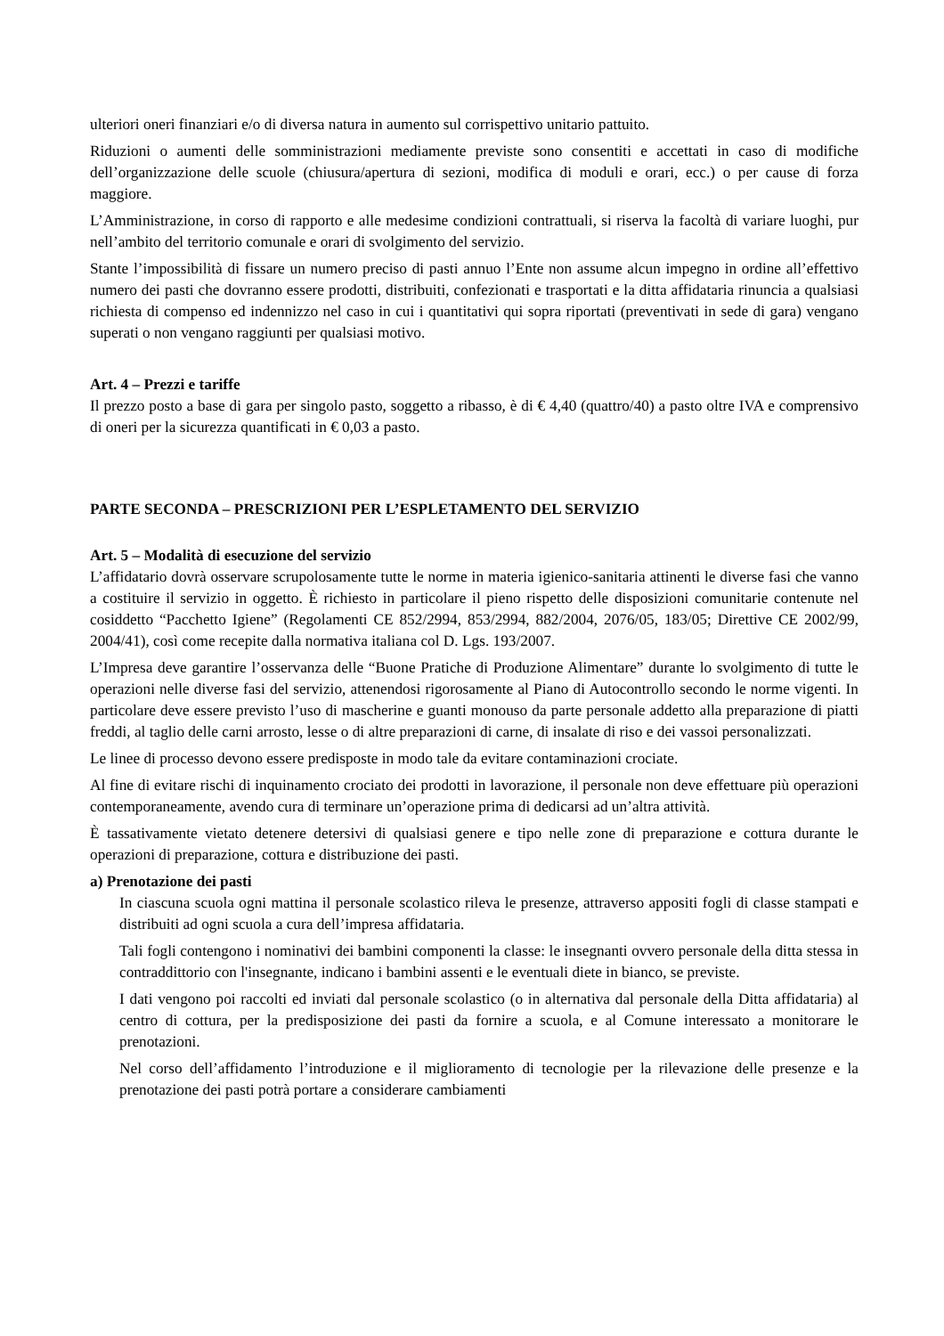ulteriori oneri finanziari e/o di diversa natura in aumento sul corrispettivo unitario pattuito.
Riduzioni o aumenti delle somministrazioni mediamente previste sono consentiti e accettati in caso di modifiche dell’organizzazione delle scuole (chiusura/apertura di sezioni, modifica di moduli e orari, ecc.) o per cause di forza maggiore.
L’Amministrazione, in corso di rapporto e alle medesime condizioni contrattuali, si riserva la facoltà di variare luoghi, pur nell’ambito del territorio comunale e orari di svolgimento del servizio.
Stante l’impossibilità di fissare un numero preciso di pasti annuo l’Ente non assume alcun impegno in ordine all’effettivo numero dei pasti che dovranno essere prodotti, distribuiti, confezionati e trasportati e la ditta affidataria rinuncia a qualsiasi richiesta di compenso ed indennizzo nel caso in cui i quantitativi qui sopra riportati (preventivati in sede di gara) vengano superati o non vengano raggiunti per qualsiasi motivo.
Art. 4 – Prezzi e tariffe
Il prezzo posto a base di gara per singolo pasto, soggetto a ribasso, è di € 4,40 (quattro/40) a pasto oltre IVA e comprensivo di oneri per la sicurezza quantificati in € 0,03 a pasto.
PARTE SECONDA – PRESCRIZIONI PER L’ESPLETAMENTO DEL SERVIZIO
Art. 5 – Modalità di esecuzione del servizio
L’affidatario dovrà osservare scrupolosamente tutte le norme in materia igienico-sanitaria attinenti le diverse fasi che vanno a costituire il servizio in oggetto. È richiesto in particolare il pieno rispetto delle disposizioni comunitarie contenute nel cosiddetto “Pacchetto Igiene” (Regolamenti CE 852/2994, 853/2994, 882/2004, 2076/05, 183/05; Direttive CE 2002/99, 2004/41), così come recepite dalla normativa italiana col D. Lgs. 193/2007.
L’Impresa deve garantire l’osservanza delle “Buone Pratiche di Produzione Alimentare” durante lo svolgimento di tutte le operazioni nelle diverse fasi del servizio, attenendosi rigorosamente al Piano di Autocontrollo secondo le norme vigenti. In particolare deve essere previsto l’uso di mascherine e guanti monouso da parte personale addetto alla preparazione di piatti freddi, al taglio delle carni arrosto, lesse o di altre preparazioni di carne, di insalate di riso e dei vassoi personalizzati.
Le linee di processo devono essere predisposte in modo tale da evitare contaminazioni crociate.
Al fine di evitare rischi di inquinamento crociato dei prodotti in lavorazione, il personale non deve effettuare più operazioni contemporaneamente, avendo cura di terminare un’operazione prima di dedicarsi ad un’altra attività.
È tassativamente vietato detenere detersivi di qualsiasi genere e tipo nelle zone di preparazione e cottura durante le operazioni di preparazione, cottura e distribuzione dei pasti.
a) Prenotazione dei pasti
In ciascuna scuola ogni mattina il personale scolastico rileva le presenze, attraverso appositi fogli di classe stampati e distribuiti ad ogni scuola a cura dell’impresa affidataria.
Tali fogli contengono i nominativi dei bambini componenti la classe: le insegnanti ovvero personale della ditta stessa in contraddittorio con l'insegnante, indicano i bambini assenti e le eventuali diete in bianco, se previste.
I dati vengono poi raccolti ed inviati dal personale scolastico (o in alternativa dal personale della Ditta affidataria) al centro di cottura, per la predisposizione dei pasti da fornire a scuola, e al Comune interessato a monitorare le prenotazioni.
Nel corso dell’affidamento l’introduzione e il miglioramento di tecnologie per la rilevazione delle presenze e la prenotazione dei pasti potrà portare a considerare cambiamenti